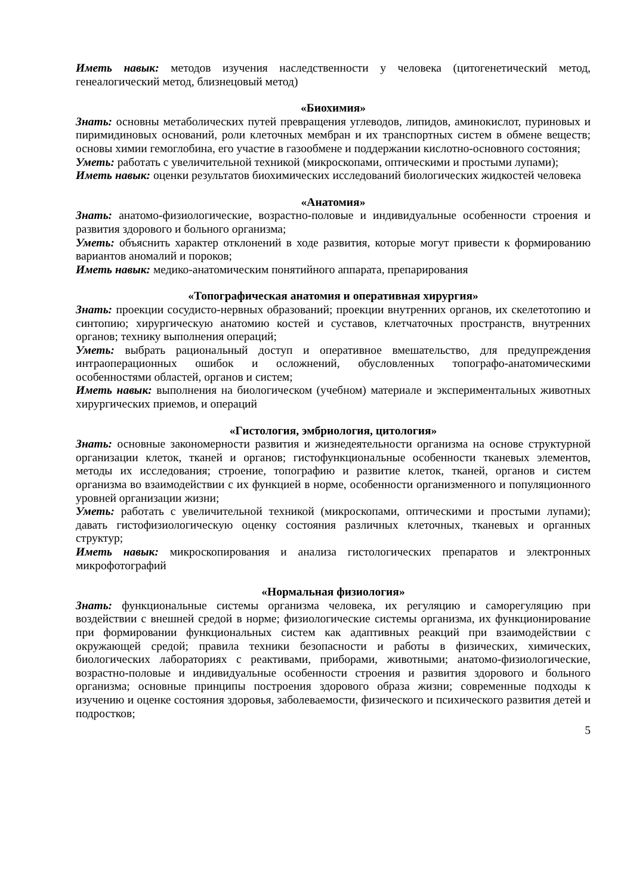Иметь навык: методов изучения наследственности у человека (цитогенетический метод, генеалогический метод, близнецовый метод)
«Биохимия»
Знать: основны метаболических путей превращения углеводов, липидов, аминокислот, пуриновых и пиримидиновых оснований, роли клеточных мембран и их транспортных систем в обмене веществ; основы химии гемоглобина, его участие в газообмене и поддержании кислотно-основного состояния;
Уметь: работать с увеличительной техникой (микроскопами, оптическими и простыми лупами);
Иметь навык: оценки результатов биохимических исследований биологических жидкостей человека
«Анатомия»
Знать: анатомо-физиологические, возрастно-половые и индивидуальные особенности строения и развития здорового и больного организма;
Уметь: объяснить характер отклонений в ходе развития, которые могут привести к формированию вариантов аномалий и пороков;
Иметь навык: медико-анатомическим понятийного аппарата, препарирования
«Топографическая анатомия и оперативная хирургия»
Знать: проекции сосудисто-нервных образований; проекции внутренних органов, их скелетотопию и синтопию; хирургическую анатомию костей и суставов, клетчаточных пространств, внутренних органов; технику выполнения операций;
Уметь: выбрать рациональный доступ и оперативное вмешательство, для предупреждения интраоперационных ошибок и осложнений, обусловленных топографо-анатомическими особенностями областей, органов и систем;
Иметь навык: выполнения на биологическом (учебном) материале и экспериментальных животных хирургических приемов, и операций
«Гистология, эмбриология, цитология»
Знать: основные закономерности развития и жизнедеятельности организма на основе структурной организации клеток, тканей и органов; гистофункциональные особенности тканевых элементов, методы их исследования; строение, топографию и развитие клеток, тканей, органов и систем организма во взаимодействии с их функцией в норме, особенности организменного и популяционного уровней организации жизни;
Уметь: работать с увеличительной техникой (микроскопами, оптическими и простыми лупами); давать гистофизиологическую оценку состояния различных клеточных, тканевых и органных структур;
Иметь навык: микроскопирования и анализа гистологических препаратов и электронных микрофотографий
«Нормальная физиология»
Знать: функциональные системы организма человека, их регуляцию и саморегуляцию при воздействии с внешней средой в норме; физиологические системы организма, их функционирование при формировании функциональных систем как адаптивных реакций при взаимодействии с окружающей средой; правила техники безопасности и работы в физических, химических, биологических лабораториях с реактивами, приборами, животными; анатомо-физиологические, возрастно-половые и индивидуальные особенности строения и развития здорового и больного организма; основные принципы построения здорового образа жизни; современные подходы к изучению и оценке состояния здоровья, заболеваемости, физического и психического развития детей и подростков;
5